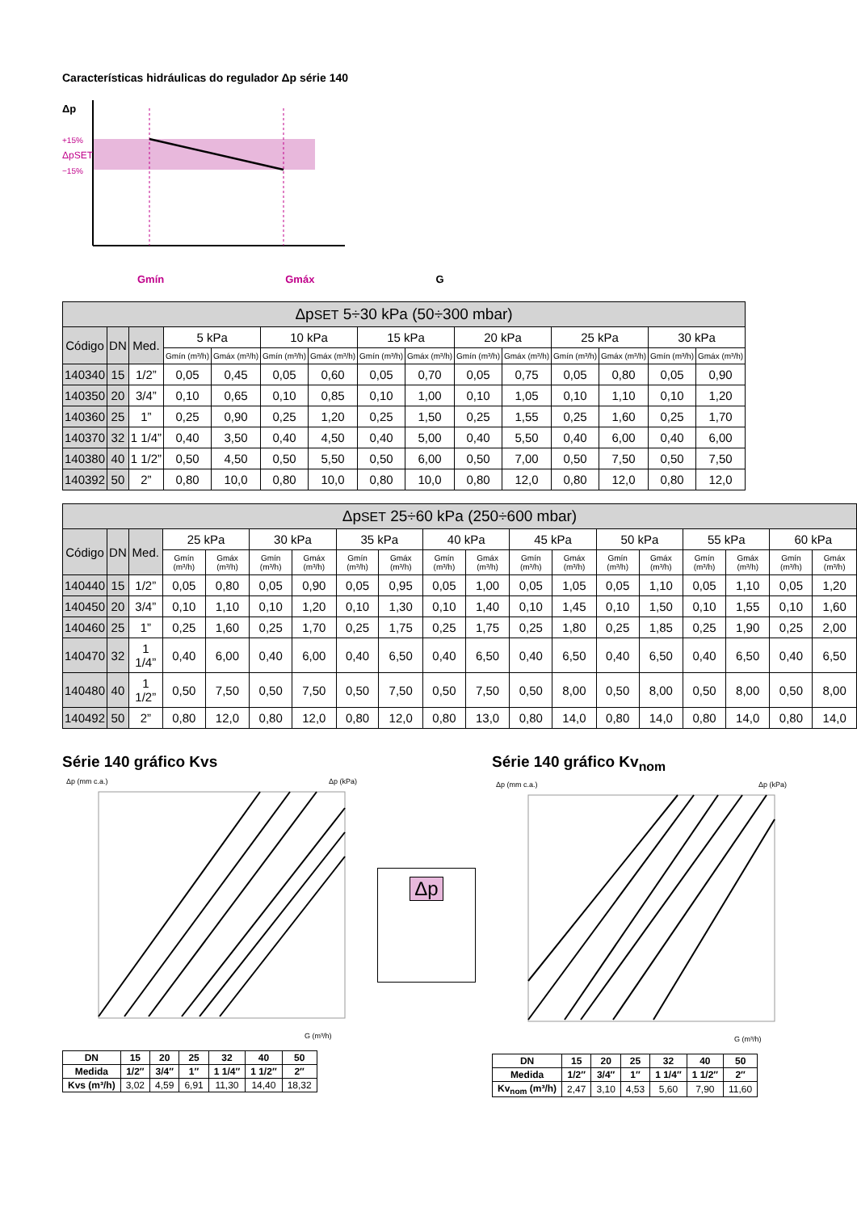Características hidráulicas do regulador Δp série 140
Δp
+15%
ΔpSET
−15%
Gmín Gmáx G
| Δp SET 5÷30 kPa (50÷300 mbar) | | | | | | | | | | | | | | |
| --- | --- | --- | --- | --- | --- | --- | --- | --- | --- | --- | --- | --- | --- | --- |
| Código | DN | Med. | 5 kPa | | 10 kPa | | 15 kPa | | 20 kPa | | 25 kPa | | 30 kPa | |
| | | | Gmín (m³/h) | Gmáx (m³/h) | Gmín (m³/h) | Gmáx (m³/h) | Gmín (m³/h) | Gmáx (m³/h) | Gmín (m³/h) | Gmáx (m³/h) | Gmín (m³/h) | Gmáx (m³/h) | Gmín (m³/h) | Gmáx (m³/h) |
| 140340 | 15 | 1/2” | 0,05 | 0,45 | 0,05 | 0,60 | 0,05 | 0,70 | 0,05 | 0,75 | 0,05 | 0,80 | 0,05 | 0,90 |
| 140350 | 20 | 3/4” | 0,10 | 0,65 | 0,10 | 0,85 | 0,10 | 1,00 | 0,10 | 1,05 | 0,10 | 1,10 | 0,10 | 1,20 |
| 140360 | 25 | 1” | 0,25 | 0,90 | 0,25 | 1,20 | 0,25 | 1,50 | 0,25 | 1,55 | 0,25 | 1,60 | 0,25 | 1,70 |
| 140370 | 32 | 1 1/4” | 0,40 | 3,50 | 0,40 | 4,50 | 0,40 | 5,00 | 0,40 | 5,50 | 0,40 | 6,00 | 0,40 | 6,00 |
| 140380 | 40 | 1 1/2” | 0,50 | 4,50 | 0,50 | 5,50 | 0,50 | 6,00 | 0,50 | 7,00 | 0,50 | 7,50 | 0,50 | 7,50 |
| 140392 | 50 | 2” | 0,80 | 10,0 | 0,80 | 10,0 | 0,80 | 10,0 | 0,80 | 12,0 | 0,80 | 12,0 | 0,80 | 12,0 |
| Δp SET 25÷60 kPa (250÷600 mbar) | | | | | | | | | | | | | | | | | | |
| --- | --- | --- | --- | --- | --- | --- | --- | --- | --- | --- | --- | --- | --- | --- | --- | --- | --- | --- |
| Código | DN | Med. | 25 kPa | | 30 kPa | | 35 kPa | | 40 kPa | | 45 kPa | | 50 kPa | | 55 kPa | | 60 kPa | |
| | | | Gmín (m³/h) | Gmáx (m³/h) | Gmín (m³/h) | Gmáx (m³/h) | Gmín (m³/h) | Gmáx (m³/h) | Gmín (m³/h) | Gmáx (m³/h) | Gmín (m³/h) | Gmáx (m³/h) | Gmín (m³/h) | Gmáx (m³/h) | Gmín (m³/h) | Gmáx (m³/h) | Gmín (m³/h) | Gmáx (m³/h) |
| 140440 | 15 | 1/2” | 0,05 | 0,80 | 0,05 | 0,90 | 0,05 | 0,95 | 0,05 | 1,00 | 0,05 | 1,05 | 0,05 | 1,10 | 0,05 | 1,10 | 0,05 | 1,20 |
| 140450 | 20 | 3/4” | 0,10 | 1,10 | 0,10 | 1,20 | 0,10 | 1,30 | 0,10 | 1,40 | 0,10 | 1,45 | 0,10 | 1,50 | 0,10 | 1,55 | 0,10 | 1,60 |
| 140460 | 25 | 1” | 0,25 | 1,60 | 0,25 | 1,70 | 0,25 | 1,75 | 0,25 | 1,75 | 0,25 | 1,80 | 0,25 | 1,85 | 0,25 | 1,90 | 0,25 | 2,00 |
| 140470 | 32 | 1 1/4” | 0,40 | 6,00 | 0,40 | 6,00 | 0,40 | 6,50 | 0,40 | 6,50 | 0,40 | 6,50 | 0,40 | 6,50 | 0,40 | 6,50 | 0,40 | 6,50 |
| 140480 | 40 | 1 1/2” | 0,50 | 7,50 | 0,50 | 7,50 | 0,50 | 7,50 | 0,50 | 7,50 | 0,50 | 8,00 | 0,50 | 8,00 | 0,50 | 8,00 | 0,50 | 8,00 |
| 140492 | 50 | 2” | 0,80 | 12,0 | 0,80 | 12,0 | 0,80 | 12,0 | 0,80 | 13,0 | 0,80 | 14,0 | 0,80 | 14,0 | 0,80 | 14,0 | 0,80 | 14,0 |
Série 140 gráfico Kvs
Δp (mm c.a.)
Δp (kPa)
G (m³/h)
| DN | 15 | 20 | 25 | 32 | 40 | 50 |
| Medida | 1/2″ | 3/4″ | 1″ | 1 1/4″ | 1 1/2″ | 2″ |
| Kvs (m³/h) | 3,02 | 4,59 | 6,91 | 11,30 | 14,40 | 18,32 |
Δp
Série 140 gráfico Kv<sub>nom</sub>
Δp (mm c.a.)
Δp (kPa)
G (m³/h)
| DN | 15 | 20 | 25 | 32 | 40 | 50 |
| Medida | 1/2″ | 3/4″ | 1″ | 1 1/4″ | 1 1/2″ | 2″ |
| Kv<sub>nom</sub> (m³/h) | 2,47 | 3,10 | 4,53 | 5,60 | 7,90 | 11,60 |